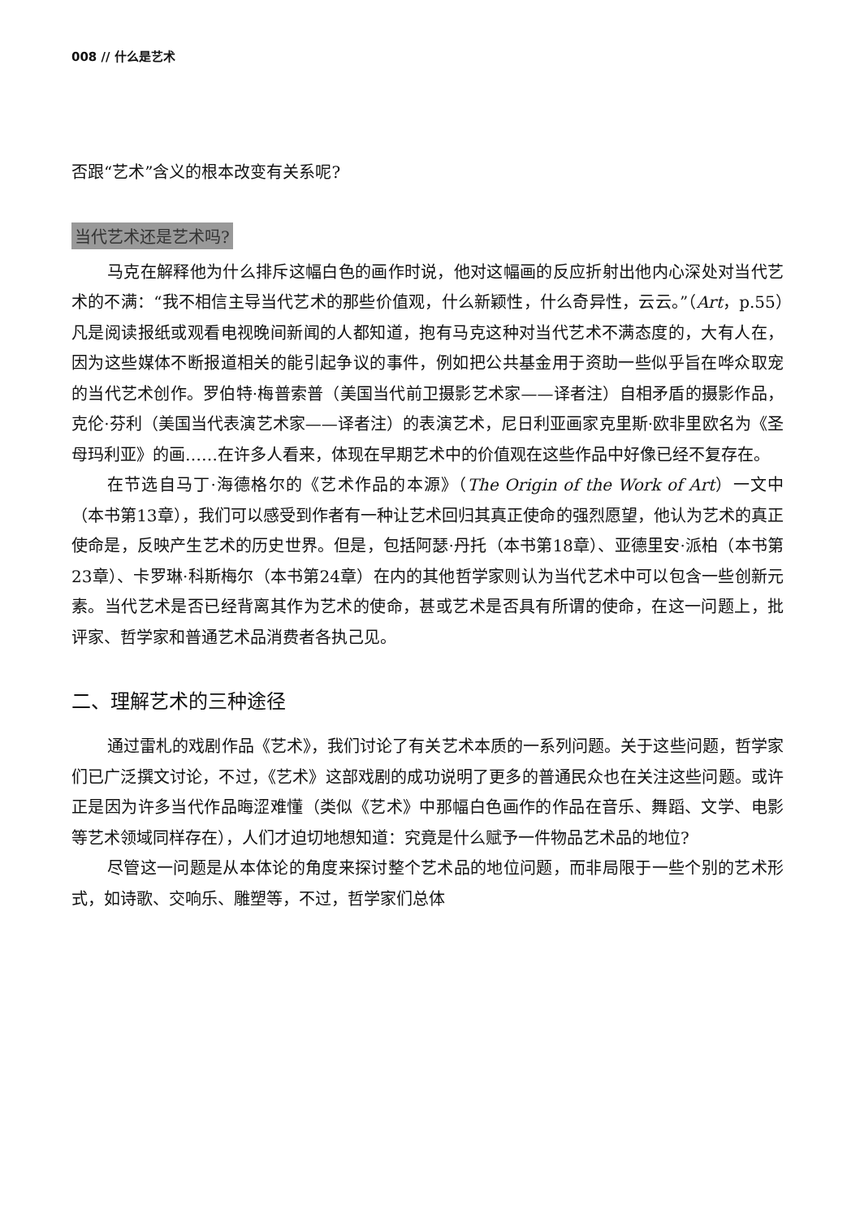008 // 什么是艺术
否跟“艺术”含义的根本改变有关系呢?
当代艺术还是艺术吗?
马克在解释他为什么排斥这幅白色的画作时说，他对这幅画的反应折射出他内心深处对当代艺术的不满：“我不相信主导当代艺术的那些价值观，什么新颖性，什么奇异性，云云。”（Art，p.55）凡是阅读报纸或观看电视晚间新闻的人都知道，抱有马克这种对当代艺术不满态度的，大有人在，因为这些媒体不断报道相关的能引起争议的事件，例如把公共基金用于资助一些似乎旨在哗众取宠的当代艺术创作。罗伯特·梅普索普（美国当代前卫摄影艺术家——译者注）自相矛盾的摄影作品，克伦·芬利（美国当代表演艺术家——译者注）的表演艺术，尼日利亚画家克里斯·欧非里欧名为《圣母玛利亚》的画……在许多人看来，体现在早期艺术中的价值观在这些作品中好像已经不复存在。
在节选自马丁·海德格尔的《艺术作品的本源》（The Origin of the Work of Art）一文中（本书第13章），我们可以感受到作者有一种让艺术回归其真正使命的强烈愿望，他认为艺术的真正使命是，反映产生艺术的历史世界。但是，包括阿瑟·丹托（本书第18章）、亚德里安·派柏（本书第23章）、卡罗琳·科斯梅尔（本书第24章）在内的其他哲学家则认为当代艺术中可以包含一些创新元素。当代艺术是否已经背离其作为艺术的使命，甚或艺术是否具有所谓的使命，在这一问题上，批评家、哲学家和普通艺术品消费者各执己见。
二、理解艺术的三种途径
通过雷札的戏剧作品《艺术》，我们讨论了有关艺术本质的一系列问题。关于这些问题，哲学家们已广泛撰文讨论，不过，《艺术》这部戏剧的成功说明了更多的普通民众也在关注这些问题。或许正是因为许多当代作品晦涩难懂（类似《艺术》中那幅白色画作的作品在音乐、舞蹈、文学、电影等艺术领域同样存在），人们才迫切地想知道：究竟是什么赋予一件物品艺术品的地位?
尽管这一问题是从本体论的角度来探讨整个艺术品的地位问题，而非局限于一些个别的艺术形式，如诗歌、交响乐、雕塑等，不过，哲学家们总体